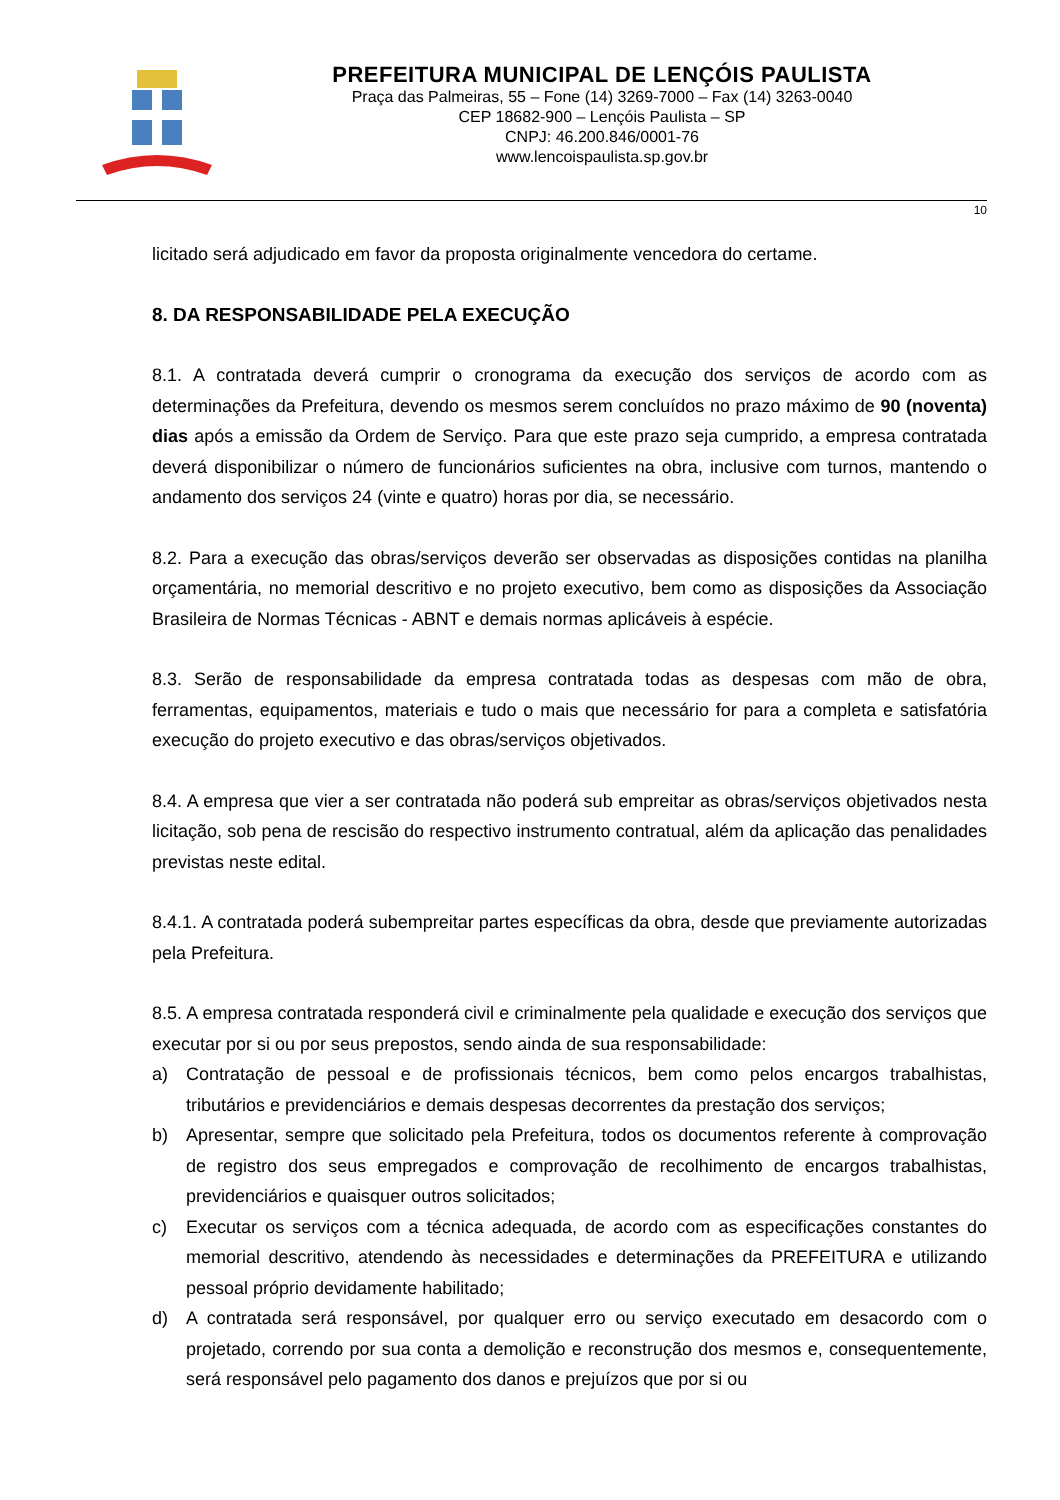PREFEITURA MUNICIPAL DE LENÇÓIS PAULISTA
Praça das Palmeiras, 55 – Fone (14) 3269-7000 – Fax (14) 3263-0040
CEP 18682-900 – Lençóis Paulista – SP
CNPJ: 46.200.846/0001-76
www.lencoispaulista.sp.gov.br
10
licitado será adjudicado em favor da proposta originalmente vencedora do certame.
8. DA RESPONSABILIDADE PELA EXECUÇÃO
8.1. A contratada deverá cumprir o cronograma da execução dos serviços de acordo com as determinações da Prefeitura, devendo os mesmos serem concluídos no prazo máximo de 90 (noventa) dias após a emissão da Ordem de Serviço. Para que este prazo seja cumprido, a empresa contratada deverá disponibilizar o número de funcionários suficientes na obra, inclusive com turnos, mantendo o andamento dos serviços 24 (vinte e quatro) horas por dia, se necessário.
8.2. Para a execução das obras/serviços deverão ser observadas as disposições contidas na planilha orçamentária, no memorial descritivo e no projeto executivo, bem como as disposições da Associação Brasileira de Normas Técnicas - ABNT e demais normas aplicáveis à espécie.
8.3. Serão de responsabilidade da empresa contratada todas as despesas com mão de obra, ferramentas, equipamentos, materiais e tudo o mais que necessário for para a completa e satisfatória execução do projeto executivo e das obras/serviços objetivados.
8.4. A empresa que vier a ser contratada não poderá sub empreitar as obras/serviços objetivados nesta licitação, sob pena de rescisão do respectivo instrumento contratual, além da aplicação das penalidades previstas neste edital.
8.4.1. A contratada poderá subempreitar partes específicas da obra, desde que previamente autorizadas pela Prefeitura.
8.5. A empresa contratada responderá civil e criminalmente pela qualidade e execução dos serviços que executar por si ou por seus prepostos, sendo ainda de sua responsabilidade:
a) Contratação de pessoal e de profissionais técnicos, bem como pelos encargos trabalhistas, tributários e previdenciários e demais despesas decorrentes da prestação dos serviços;
b) Apresentar, sempre que solicitado pela Prefeitura, todos os documentos referente à comprovação de registro dos seus empregados e comprovação de recolhimento de encargos trabalhistas, previdenciários e quaisquer outros solicitados;
c) Executar os serviços com a técnica adequada, de acordo com as especificações constantes do memorial descritivo, atendendo às necessidades e determinações da PREFEITURA e utilizando pessoal próprio devidamente habilitado;
d) A contratada será responsável, por qualquer erro ou serviço executado em desacordo com o projetado, correndo por sua conta a demolição e reconstrução dos mesmos e, consequentemente, será responsável pelo pagamento dos danos e prejuízos que por si ou